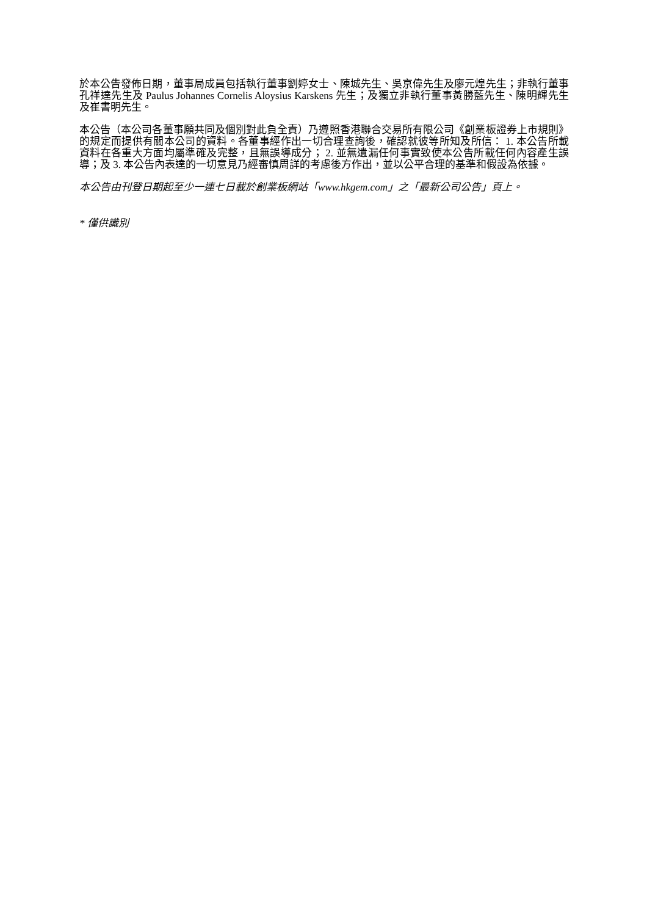於本公告發佈日期，董事局成員包括執行董事劉婷女士、陳城先生、吳京偉先生及廖元煌先生；非執行董事孔祥達先生及 Paulus Johannes Cornelis Aloysius Karskens 先生；及獨立非執行董事黃勝藍先生、陳明輝先生及崔書明先生。
本公告（本公司各董事願共同及個別對此負全責）乃遵照香港聯合交易所有限公司《創業板證券上市規則》的規定而提供有關本公司的資料。各董事經作出一切合理查詢後，確認就彼等所知及所信： 1. 本公告所載資料在各重大方面均屬準確及完整，且無誤導成分； 2. 並無遺漏任何事實致使本公告所載任何內容產生誤導；及 3. 本公告內表達的一切意見乃經審慎周詳的考慮後方作出，並以公平合理的基準和假設為依據。
本公告由刊登日期起至少一連七日載於創業板網站「www.hkgem.com」之「最新公司公告」頁上。
* 僅供識別